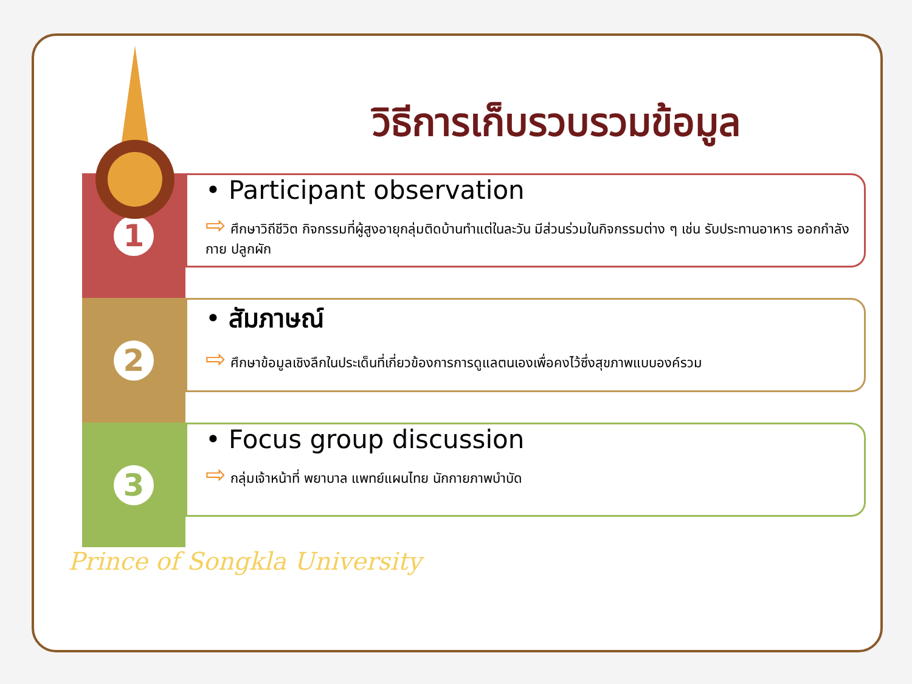วิธีการเก็บรวบรวมข้อมูล
1
• Participant observation
⇨ ศึกษาวิถีชีวิต กิจกรรมที่ผู้สูงอายุกลุ่มติดบ้านทำแต่ในละวัน มีส่วนร่วมในกิจกรรมต่าง ๆ เช่น รับประทานอาหาร ออกกำลังกาย ปลูกผัก
2
• สัมภาษณ์
⇨ ศึกษาข้อมูลเชิงลึกในประเด็นที่เกี่ยวข้องการการดูแลตนเองเพื่อคงไว้ซึ่งสุขภาพแบบองค์รวม
3
• Focus group discussion
⇨ กลุ่มเจ้าหน้าที่ พยาบาล แพทย์แผนไทย นักกายภาพบำบัด
Prince of Songkla University